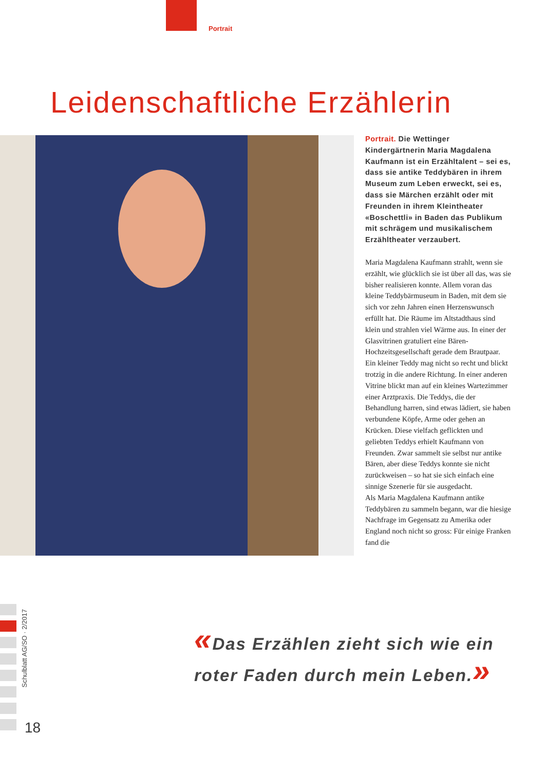Portrait
Leidenschaftliche Erzählerin
Portrait. Die Wettinger Kindergärtnerin Maria Magdalena Kaufmann ist ein Erzähltalent – sei es, dass sie antike Teddybären in ihrem Museum zum Leben erweckt, sei es, dass sie Märchen erzählt oder mit Freunden in ihrem Kleintheater «Boschettli» in Baden das Publikum mit schrägem und musikalischem Erzähltheater verzaubert.
Maria Magdalena Kaufmann strahlt, wenn sie erzählt, wie glücklich sie ist über all das, was sie bisher realisieren konnte. Allem voran das kleine Teddybärmuseum in Baden, mit dem sie sich vor zehn Jahren einen Herzenswunsch erfüllt hat. Die Räume im Altstadthaus sind klein und strahlen viel Wärme aus. In einer der Glasvitrinen gratuliert eine Bären-Hochzeitsgesellschaft gerade dem Brautpaar. Ein kleiner Teddy mag nicht so recht und blickt trotzig in die andere Richtung. In einer anderen Vitrine blickt man auf ein kleines Wartezimmer einer Arztpraxis. Die Teddys, die der Behandlung harren, sind etwas lädiert, sie haben verbundene Köpfe, Arme oder gehen an Krücken. Diese vielfach geflickten und geliebten Teddys erhielt Kaufmann von Freunden. Zwar sammelt sie selbst nur antike Bären, aber diese Teddys konnte sie nicht zurückweisen – so hat sie sich einfach eine sinnige Szenerie für sie ausgedacht.
Als Maria Magdalena Kaufmann antike Teddybären zu sammeln begann, war die hiesige Nachfrage im Gegensatz zu Amerika oder England noch nicht so gross: Für einige Franken fand die
«Das Erzählen zieht sich wie ein
roter Faden durch mein Leben.»
Schulblatt AG/SO · 2/2017
18